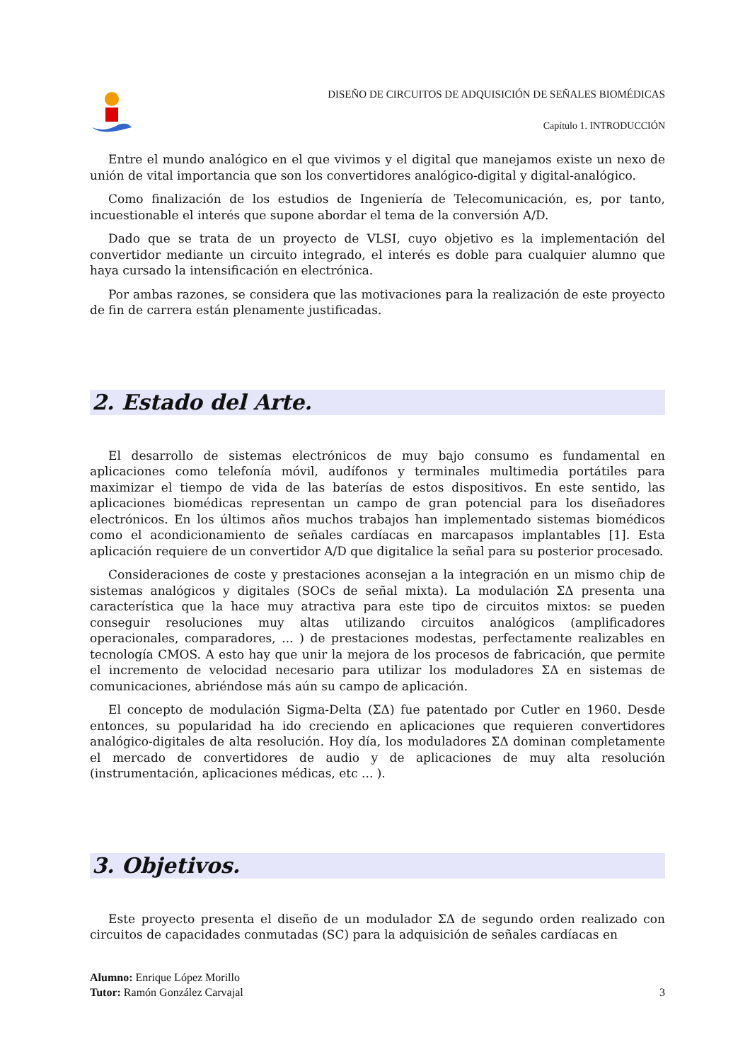DISEÑO DE CIRCUITOS DE ADQUISICIÓN DE SEÑALES BIOMÉDICAS
Capítulo 1. INTRODUCCIÓN
Entre el mundo analógico en el que vivimos y el digital que manejamos existe un nexo de unión de vital importancia que son los convertidores analógico-digital y digital-analógico.
Como finalización de los estudios de Ingeniería de Telecomunicación, es, por tanto, incuestionable el interés que supone abordar el tema de la conversión A/D.
Dado que se trata de un proyecto de VLSI, cuyo objetivo es la implementación del convertidor mediante un circuito integrado, el interés es doble para cualquier alumno que haya cursado la intensificación en electrónica.
Por ambas razones, se considera que las motivaciones para la realización de este proyecto de fin de carrera están plenamente justificadas.
2. Estado del Arte.
El desarrollo de sistemas electrónicos de muy bajo consumo es fundamental en aplicaciones como telefonía móvil, audífonos y terminales multimedia portátiles para maximizar el tiempo de vida de las baterías de estos dispositivos. En este sentido, las aplicaciones biomédicas representan un campo de gran potencial para los diseñadores electrónicos. En los últimos años muchos trabajos han implementado sistemas biomédicos como el acondicionamiento de señales cardíacas en marcapasos implantables [1]. Esta aplicación requiere de un convertidor A/D que digitalice la señal para su posterior procesado.
Consideraciones de coste y prestaciones aconsejan a la integración en un mismo chip de sistemas analógicos y digitales (SOCs de señal mixta). La modulación ΣΔ presenta una característica que la hace muy atractiva para este tipo de circuitos mixtos: se pueden conseguir resoluciones muy altas utilizando circuitos analógicos (amplificadores operacionales, comparadores, ... ) de prestaciones modestas, perfectamente realizables en tecnología CMOS. A esto hay que unir la mejora de los procesos de fabricación, que permite el incremento de velocidad necesario para utilizar los moduladores ΣΔ en sistemas de comunicaciones, abriéndose más aún su campo de aplicación.
El concepto de modulación Sigma-Delta (ΣΔ) fue patentado por Cutler en 1960. Desde entonces, su popularidad ha ido creciendo en aplicaciones que requieren convertidores analógico-digitales de alta resolución. Hoy día, los moduladores ΣΔ dominan completamente el mercado de convertidores de audio y de aplicaciones de muy alta resolución (instrumentación, aplicaciones médicas, etc ... ).
3. Objetivos.
Este proyecto presenta el diseño de un modulador ΣΔ de segundo orden realizado con circuitos de capacidades conmutadas (SC) para la adquisición de señales cardíacas en
Alumno: Enrique López Morillo
Tutor: Ramón González Carvajal
3